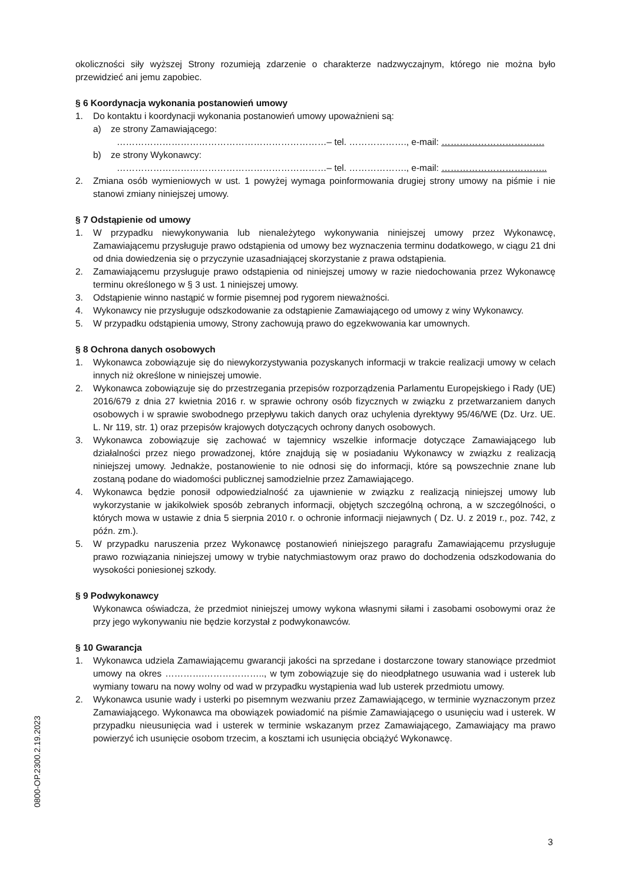okoliczności siły wyższej Strony rozumieją zdarzenie o charakterze nadzwyczajnym, którego nie można było przewidzieć ani jemu zapobiec.
§ 6 Koordynacja wykonania postanowień umowy
1. Do kontaktu i koordynacji wykonania postanowień umowy upoważnieni są:
a) ze strony Zamawiającego:
……………………………………………………………– tel. ………………., e-mail: …………………………….
b) ze strony Wykonawcy:
……………………………………………………………– tel. ………………., e-mail: ……………………………..
2. Zmiana osób wymieniowych w ust. 1 powyżej wymaga poinformowania drugiej strony umowy na piśmie i nie stanowi zmiany niniejszej umowy.
§ 7 Odstąpienie od umowy
1. W przypadku niewykonywania lub nienależytego wykonywania niniejszej umowy przez Wykonawcę, Zamawiającemu przysługuje prawo odstąpienia od umowy bez wyznaczenia terminu dodatkowego, w ciągu 21 dni od dnia dowiedzenia się o przyczynie uzasadniającej skorzystanie z prawa odstąpienia.
2. Zamawiającemu przysługuje prawo odstąpienia od niniejszej umowy w razie niedochowania przez Wykonawcę terminu określonego w § 3 ust. 1 niniejszej umowy.
3. Odstąpienie winno nastąpić w formie pisemnej pod rygorem nieważności.
4. Wykonawcy nie przysługuje odszkodowanie za odstąpienie Zamawiającego od umowy z winy Wykonawcy.
5. W przypadku odstąpienia umowy, Strony zachowują prawo do egzekwowania kar umownych.
§ 8 Ochrona danych osobowych
1. Wykonawca zobowiązuje się do niewykorzystywania pozyskanych informacji w trakcie realizacji umowy w celach innych niż określone w niniejszej umowie.
2. Wykonawca zobowiązuje się do przestrzegania przepisów rozporządzenia Parlamentu Europejskiego i Rady (UE) 2016/679 z dnia 27 kwietnia 2016 r. w sprawie ochrony osób fizycznych w związku z przetwarzaniem danych osobowych i w sprawie swobodnego przepływu takich danych oraz uchylenia dyrektywy 95/46/WE (Dz. Urz. UE. L. Nr 119, str. 1) oraz przepisów krajowych dotyczących ochrony danych osobowych.
3. Wykonawca zobowiązuje się zachować w tajemnicy wszelkie informacje dotyczące Zamawiającego lub działalności przez niego prowadzonej, które znajdują się w posiadaniu Wykonawcy w związku z realizacją niniejszej umowy. Jednakże, postanowienie to nie odnosi się do informacji, które są powszechnie znane lub zostaną podane do wiadomości publicznej samodzielnie przez Zamawiającego.
4. Wykonawca będzie ponosił odpowiedzialność za ujawnienie w związku z realizacją niniejszej umowy lub wykorzystanie w jakikolwiek sposób zebranych informacji, objętych szczególną ochroną, a w szczególności, o których mowa w ustawie z dnia 5 sierpnia 2010 r. o ochronie informacji niejawnych ( Dz. U. z 2019 r., poz. 742, z późn. zm.).
5. W przypadku naruszenia przez Wykonawcę postanowień niniejszego paragrafu Zamawiającemu przysługuje prawo rozwiązania niniejszej umowy w trybie natychmiastowym oraz prawo do dochodzenia odszkodowania do wysokości poniesionej szkody.
§ 9 Podwykonawcy
Wykonawca oświadcza, że przedmiot niniejszej umowy wykona własnymi siłami i zasobami osobowymi oraz że przy jego wykonywaniu nie będzie korzystał z podwykonawców.
§ 10 Gwarancja
1. Wykonawca udziela Zamawiającemu gwarancji jakości na sprzedane i dostarczone towary stanowiące przedmiot umowy na okres ………….……………….., w tym zobowiązuje się do nieodpłatnego usuwania wad i usterek lub wymiany towaru na nowy wolny od wad w przypadku wystąpienia wad lub usterek przedmiotu umowy.
2. Wykonawca usunie wady i usterki po pisemnym wezwaniu przez Zamawiającego, w terminie wyznaczonym przez Zamawiającego. Wykonawca ma obowiązek powiadomić na piśmie Zamawiającego o usunięciu wad i usterek. W przypadku nieusunięcia wad i usterek w terminie wskazanym przez Zamawiającego, Zamawiający ma prawo powierzyć ich usunięcie osobom trzecim, a kosztami ich usunięcia obciążyć Wykonawcę.
0800-OP.2300.2.19.2023
3